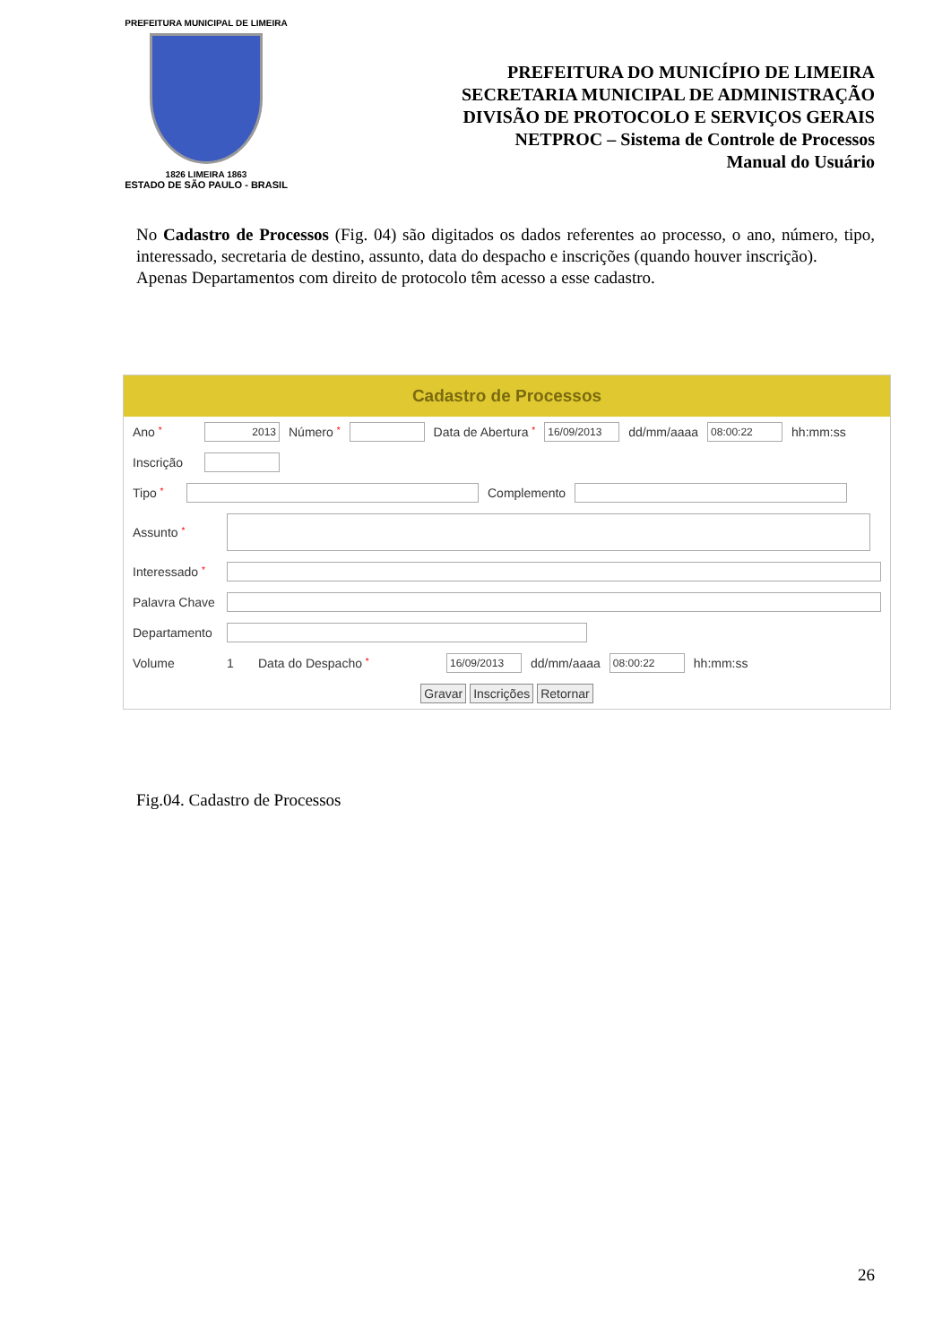PREFEITURA MUNICIPAL DE LIMEIRA
1826 LIMEIRA 1863
ESTADO DE SÃO PAULO - BRASIL
PREFEITURA DO MUNICÍPIO DE LIMEIRA
SECRETARIA MUNICIPAL DE ADMINISTRAÇÃO
DIVISÃO DE PROTOCOLO E SERVIÇOS GERAIS
NETPROC – Sistema de Controle de Processos
Manual do Usuário
No Cadastro de Processos (Fig. 04) são digitados os dados referentes ao processo, o ano, número, tipo, interessado, secretaria de destino, assunto, data do despacho e inscrições (quando houver inscrição).
Apenas Departamentos com direito de protocolo têm acesso a esse cadastro.
Cadastro de Processos
Ano * 2013 Número * Data de Abertura * 16/09/2013 dd/mm/aaaa 08:00:22 hh:mm:ss
Inscrição
Tipo * Complemento
Assunto *
Interessado *
Palavra Chave
Departamento
Volume 1 Data do Despacho * 16/09/2013 dd/mm/aaaa 08:00:22 hh:mm:ss
Gravar Inscrições Retornar
Fig.04. Cadastro de Processos
26